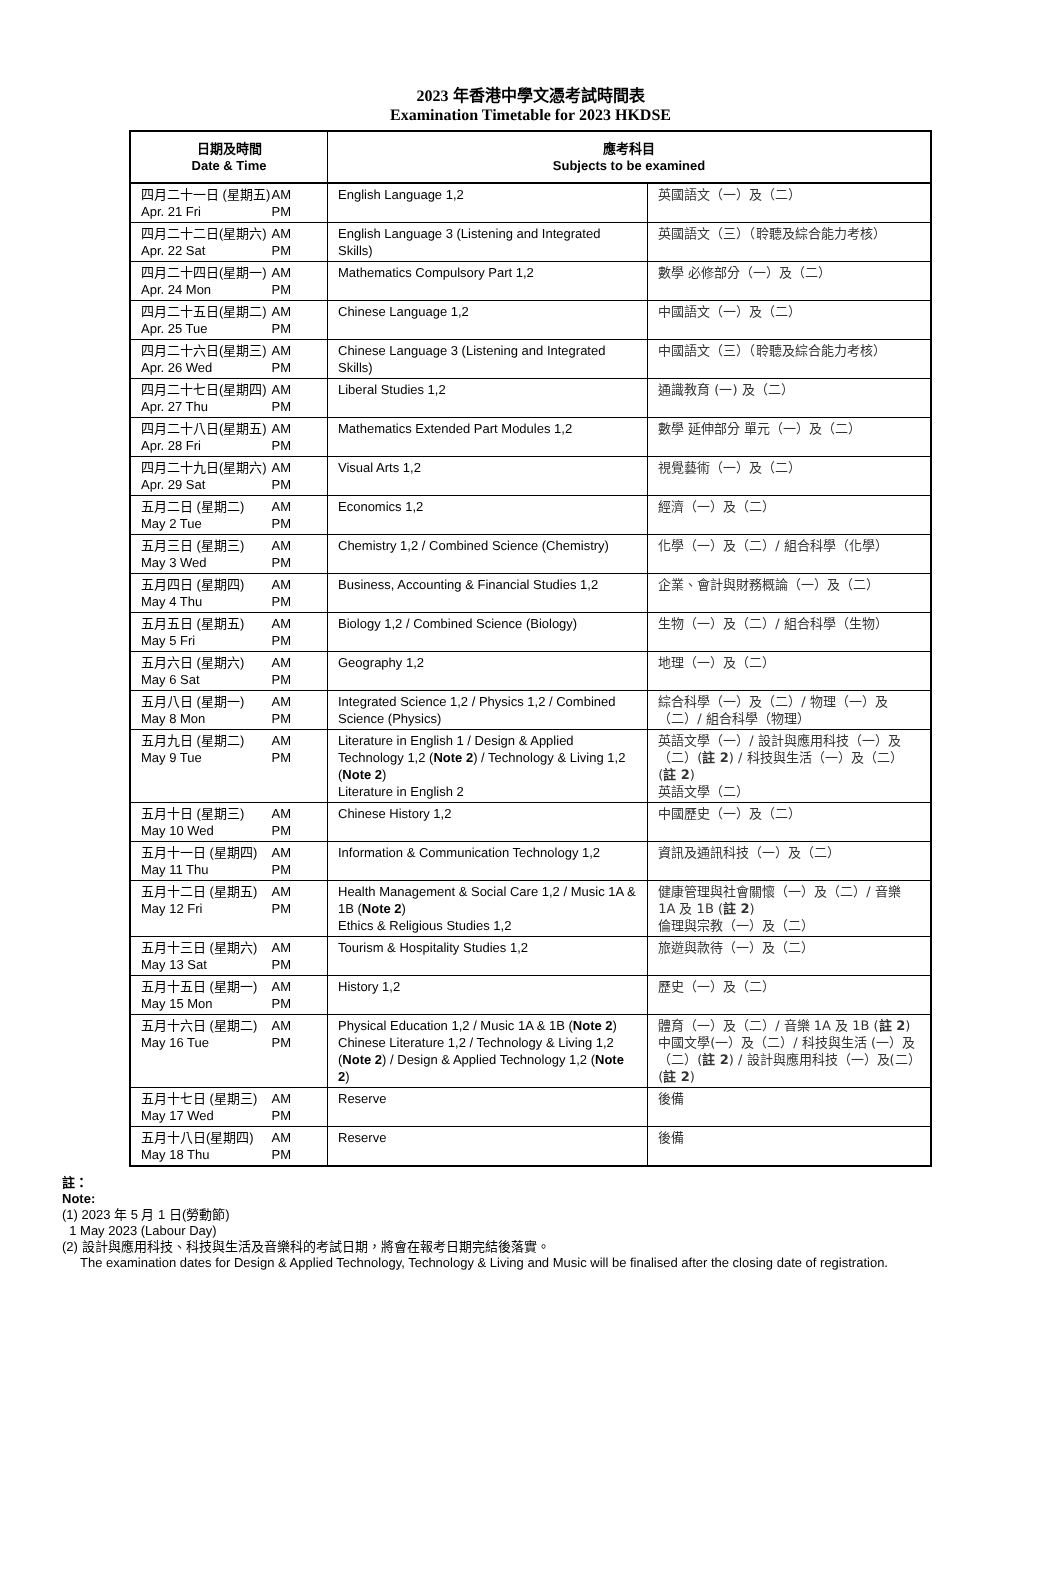2023 年香港中學文憑考試時間表
Examination Timetable for 2023 HKDSE
| 日期及時間 Date & Time | 應考科目 Subjects to be examined | |
| --- | --- | --- |
| 四月二十一日 (星期五) Apr. 21 Fri AM PM | English Language 1,2 | 英國語文（一）及（二） |
| 四月二十二日(星期六) Apr. 22 Sat AM PM | English Language 3 (Listening and Integrated Skills) | 英國語文（三）（聆聽及綜合能力考核） |
| 四月二十四日(星期一) Apr. 24 Mon AM PM | Mathematics Compulsory Part 1,2 | 數學 必修部分（一）及（二） |
| 四月二十五日(星期二) Apr. 25 Tue AM PM | Chinese Language 1,2 | 中國語文（一）及（二） |
| 四月二十六日(星期三) Apr. 26 Wed AM PM | Chinese Language 3 (Listening and Integrated Skills) | 中國語文（三）（聆聽及綜合能力考核） |
| 四月二十七日(星期四) Apr. 27 Thu AM PM | Liberal Studies 1,2 | 通識教育 (一) 及（二） |
| 四月二十八日(星期五) Apr. 28 Fri AM PM | Mathematics Extended Part Modules 1,2 | 數學 延伸部分 單元（一）及（二） |
| 四月二十九日(星期六) Apr. 29 Sat AM PM | Visual Arts 1,2 | 視覺藝術（一）及（二） |
| 五月二日 (星期二) May 2 Tue AM PM | Economics 1,2 | 經濟（一）及（二） |
| 五月三日 (星期三) May 3 Wed AM PM | Chemistry 1,2 / Combined Science (Chemistry) | 化學（一）及（二）/ 組合科學（化學） |
| 五月四日 (星期四) May 4 Thu AM PM | Business, Accounting & Financial Studies 1,2 | 企業、會計與財務概論（一）及（二） |
| 五月五日 (星期五) May 5 Fri AM PM | Biology 1,2 / Combined Science (Biology) | 生物（一）及（二）/ 組合科學（生物） |
| 五月六日 (星期六) May 6 Sat AM PM | Geography 1,2 | 地理（一）及（二） |
| 五月八日 (星期一) May 8 Mon AM PM | Integrated Science 1,2 / Physics 1,2 / Combined Science (Physics) | 綜合科學（一）及（二）/ 物理（一）及（二）/ 組合科學（物理） |
| 五月九日 (星期二) May 9 Tue AM PM | Literature in English 1 / Design & Applied Technology 1,2 ( Note 2 ) / Technology & Living 1,2 ( Note 2 ) Literature in English 2 | 英語文學（一）/ 設計與應用科技（一）及（二）( 註 2 ) / 科技與生活（一）及（二）( 註 2 ) 英語文學（二） |
| 五月十日 (星期三) May 10 Wed AM PM | Chinese History 1,2 | 中國歷史（一）及（二） |
| 五月十一日 (星期四) May 11 Thu AM PM | Information & Communication Technology 1,2 | 資訊及通訊科技（一）及（二） |
| 五月十二日 (星期五) May 12 Fri AM PM | Health Management & Social Care 1,2 / Music 1A & 1B ( Note 2 ) Ethics & Religious Studies 1,2 | 健康管理與社會關懷（一）及（二）/ 音樂 1A 及 1B ( 註 2 ) 倫理與宗教（一）及（二） |
| 五月十三日 (星期六) May 13 Sat AM PM | Tourism & Hospitality Studies 1,2 | 旅遊與款待（一）及（二） |
| 五月十五日 (星期一) May 15 Mon AM PM | History 1,2 | 歷史（一）及（二） |
| 五月十六日 (星期二) May 16 Tue AM PM | Physical Education 1,2 / Music 1A & 1B ( Note 2 ) Chinese Literature 1,2 / Technology & Living 1,2 ( Note 2 ) / Design & Applied Technology 1,2 ( Note 2 ) | 體育（一）及（二）/ 音樂 1A 及 1B ( 註 2 ) 中國文學(一）及（二）/ 科技與生活 (一）及（二）( 註 2 ) / 設計與應用科技（一）及(二）( 註 2 ) |
| 五月十七日 (星期三) May 17 Wed AM PM | Reserve | 後備 |
| 五月十八日(星期四) May 18 Thu AM PM | Reserve | 後備 |
註：
Note:
(1) 2023 年 5 月 1 日(勞動節)
1 May 2023 (Labour Day)
(2) 設計與應用科技、科技與生活及音樂科的考試日期，將會在報考日期完結後落實。
The examination dates for Design & Applied Technology, Technology & Living and Music will be finalised after the closing date of registration.